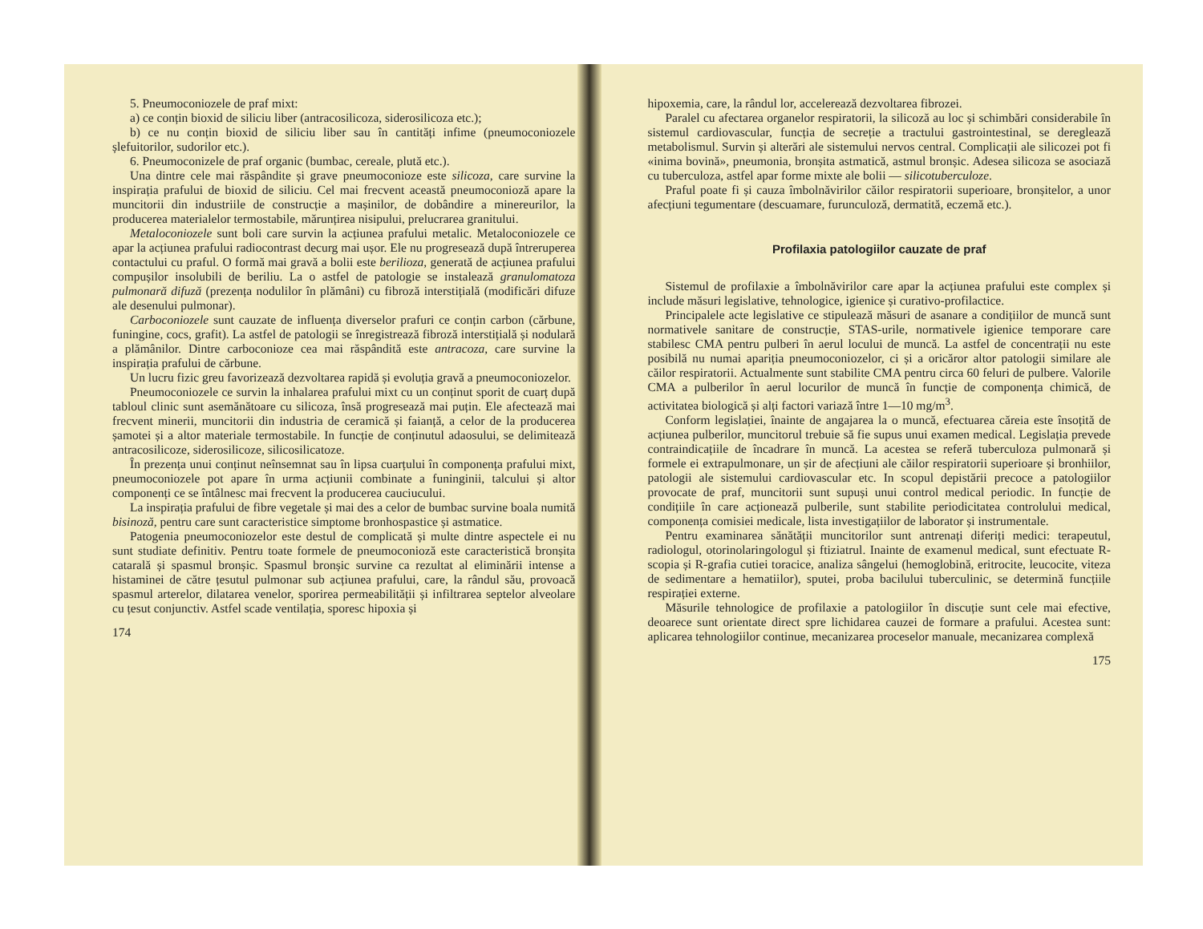5. Pneumoconiozele de praf mixt:
a) ce conțin bioxid de siliciu liber (antracosilicoza, siderosilicoza etc.);
b) ce nu conțin bioxid de siliciu liber sau în cantități infime (pneumoconiozele șlefuitorilor, sudorilor etc.).
6. Pneumoconizele de praf organic (bumbac, cereale, plută etc.).
Una dintre cele mai răspândite și grave pneumoconioze este silicoza, care survine la inspirația prafului de bioxid de siliciu. Cel mai frecvent această pneumoconioză apare la muncitorii din industriile de construcție a mașinilor, de dobândire a minereurilor, la producerea materialelor termostabile, mărunțirea nisipului, prelucrarea granitului.
Metaloconiozele sunt boli care survin la acțiunea prafului metalic. Metaloconiozele ce apar la acțiunea prafului radiocontrast decurg mai ușor. Ele nu progresează după întreruperea contactului cu praful. O formă mai gravă a bolii este berilioza, generată de acțiunea prafului compușilor insolubili de beriliu. La o astfel de patologie se instalează granulomatoza pulmonară difuză (prezența nodulilor în plămâni) cu fibroză interstițială (modificări difuze ale desenului pulmonar).
Carboconiozele sunt cauzate de influența diverselor prafuri ce conțin carbon (cărbune, funingine, cocs, grafit). La astfel de patologii se înregistrează fibroză interstițială și nodulară a plămânilor. Dintre carboconioze cea mai răspândită este antracoza, care survine la inspirația prafului de cărbune.
Un lucru fizic greu favorizează dezvoltarea rapidă și evoluția gravă a pneumoconiozelor.
Pneumoconiozele ce survin la inhalarea prafului mixt cu un conținut sporit de cuarț după tabloul clinic sunt asemănătoare cu silicoza, însă progresează mai puțin. Ele afectează mai frecvent minerii, muncitorii din industria de ceramică și faianță, a celor de la producerea șamotei și a altor materiale termostabile. In funcție de conținutul adaosului, se delimitează antracosilicoze, siderosilicoze, silicosilicatoze.
În prezența unui conținut neînsemnat sau în lipsa cuarțului în componența prafului mixt, pneumoconiozele pot apare în urma acțiunii combinate a funinginii, talcului și altor componenți ce se întâlnesc mai frecvent la producerea cauciucului.
La inspirația prafului de fibre vegetale și mai des a celor de bumbac survine boala numită bisinoză, pentru care sunt caracteristice simptome bronhospastice și astmatice.
Patogenia pneumoconiozelor este destul de complicată și multe dintre aspectele ei nu sunt studiate definitiv. Pentru toate formele de pneumoconioză este caracteristică bronșita catarală și spasmul bronșic. Spasmul bronșic survine ca rezultat al eliminării intense a histaminei de către țesutul pulmonar sub acțiunea prafului, care, la rândul său, provoacă spasmul arterelor, dilatarea venelor, sporirea permeabilității și infiltrarea septelor alveolare cu țesut conjunctiv. Astfel scade ventilația, sporesc hipoxia și
174
hipoxemia, care, la rândul lor, accelerează dezvoltarea fibrozei.
Paralel cu afectarea organelor respiratorii, la silicoză au loc și schimbări considerabile în sistemul cardiovascular, funcția de secreție a tractului gastrointestinal, se dereglează metabolismul. Survin și alterări ale sistemului nervos central. Complicații ale silicozei pot fi «inima bovină», pneumonia, bronșita astmatică, astmul bronșic. Adesea silicoza se asociază cu tuberculoza, astfel apar forme mixte ale bolii — silicotuberculoze.
Praful poate fi și cauza îmbolnăvirilor căilor respiratorii superioare, bronșitelor, a unor afecțiuni tegumentare (descuamare, furunculoză, dermatită, eczemă etc.).
Profilaxia patologiilor cauzate de praf
Sistemul de profilaxie a îmbolnăvirilor care apar la acțiunea prafului este complex și include măsuri legislative, tehnologice, igienice și curativo-profilactice.
Principalele acte legislative ce stipulează măsuri de asanare a condițiilor de muncă sunt normativele sanitare de construcție, STAS-urile, normativele igienice temporare care stabilesc CMA pentru pulberi în aerul locului de muncă. La astfel de concentrații nu este posibilă nu numai apariția pneumoconiozelor, ci și a oricăror altor patologii similare ale căilor respiratorii. Actualmente sunt stabilite CMA pentru circa 60 feluri de pulbere. Valorile CMA a pulberilor în aerul locurilor de muncă în funcție de componența chimică, de activitatea biologică și alți factori variază între 1—10 mg/m<sup>3</sup>.
Conform legislației, înainte de angajarea la o muncă, efectuarea căreia este însoțită de acțiunea pulberilor, muncitorul trebuie să fie supus unui examen medical. Legislația prevede contraindicațiile de încadrare în muncă. La acestea se referă tuberculoza pulmonară și formele ei extrapulmonare, un șir de afecțiuni ale căilor respiratorii superioare și bronhiilor, patologii ale sistemului cardiovascular etc. In scopul depistării precoce a patologiilor provocate de praf, muncitorii sunt supuși unui control medical periodic. In funcție de condițiile în care acționează pulberile, sunt stabilite periodicitatea controlului medical, componența comisiei medicale, lista investigațiilor de laborator și instrumentale.
Pentru examinarea sănătății muncitorilor sunt antrenați diferiți medici: terapeutul, radiologul, otorinolaringologul și ftiziatrul. Inainte de examenul medical, sunt efectuate R-scopia și R-grafia cutiei toracice, analiza sângelui (hemoglobină, eritrocite, leucocite, viteza de sedimentare a hematiilor), sputei, proba bacilului tuberculinic, se determină funcțiile respirației externe.
Măsurile tehnologice de profilaxie a patologiilor în discuție sunt cele mai efective, deoarece sunt orientate direct spre lichidarea cauzei de formare a prafului. Acestea sunt: aplicarea tehnologiilor continue, mecanizarea proceselor manuale, mecanizarea complexă
175